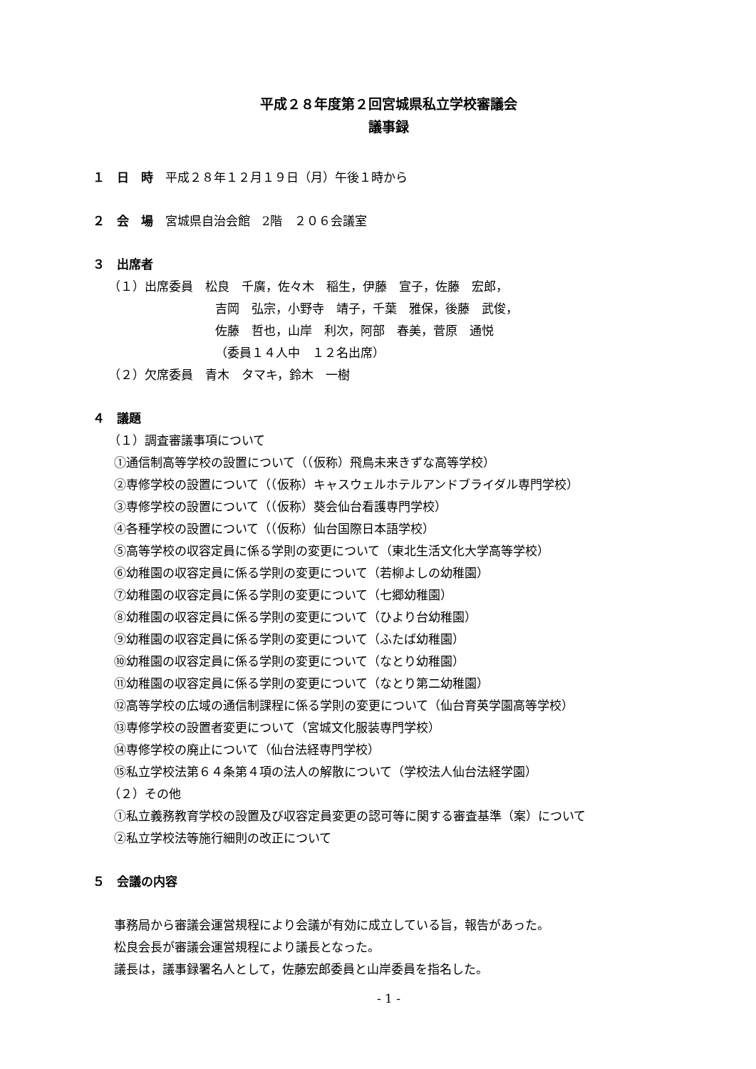平成２８年度第２回宮城県私立学校審議会
議事録
１　日　時　平成２８年１２月１９日（月）午後１時から
２　会　場　宮城県自治会館　2階　２０６会議室
３　出席者
（１）出席委員　松良　千廣，佐々木　稲生，伊藤　宣子，佐藤　宏郎，
吉岡　弘宗，小野寺　靖子，千葉　雅保，後藤　武俊，
佐藤　哲也，山岸　利次，阿部　春美，菅原　通悦
（委員１４人中　１２名出席）
（２）欠席委員　青木　タマキ，鈴木　一樹
４　議題
（１）調査審議事項について
①通信制高等学校の設置について（（仮称）飛鳥未来きずな高等学校）
②専修学校の設置について（（仮称）キャスウェルホテルアンドブライダル専門学校）
③専修学校の設置について（（仮称）葵会仙台看護専門学校）
④各種学校の設置について（（仮称）仙台国際日本語学校）
⑤高等学校の収容定員に係る学則の変更について（東北生活文化大学高等学校）
⑥幼稚園の収容定員に係る学則の変更について（若柳よしの幼稚園）
⑦幼稚園の収容定員に係る学則の変更について（七郷幼稚園）
⑧幼稚園の収容定員に係る学則の変更について（ひより台幼稚園）
⑨幼稚園の収容定員に係る学則の変更について（ふたば幼稚園）
⑩幼稚園の収容定員に係る学則の変更について（なとり幼稚園）
⑪幼稚園の収容定員に係る学則の変更について（なとり第二幼稚園）
⑫高等学校の広域の通信制課程に係る学則の変更について（仙台育英学園高等学校）
⑬専修学校の設置者変更について（宮城文化服装専門学校）
⑭専修学校の廃止について（仙台法経専門学校）
⑮私立学校法第６４条第４項の法人の解散について（学校法人仙台法経学園）
（２）その他
①私立義務教育学校の設置及び収容定員変更の認可等に関する審査基準（案）について
②私立学校法等施行細則の改正について
５　会議の内容
事務局から審議会運営規程により会議が有効に成立している旨，報告があった。
松良会長が審議会運営規程により議長となった。
議長は，議事録署名人として，佐藤宏郎委員と山岸委員を指名した。
- 1 -